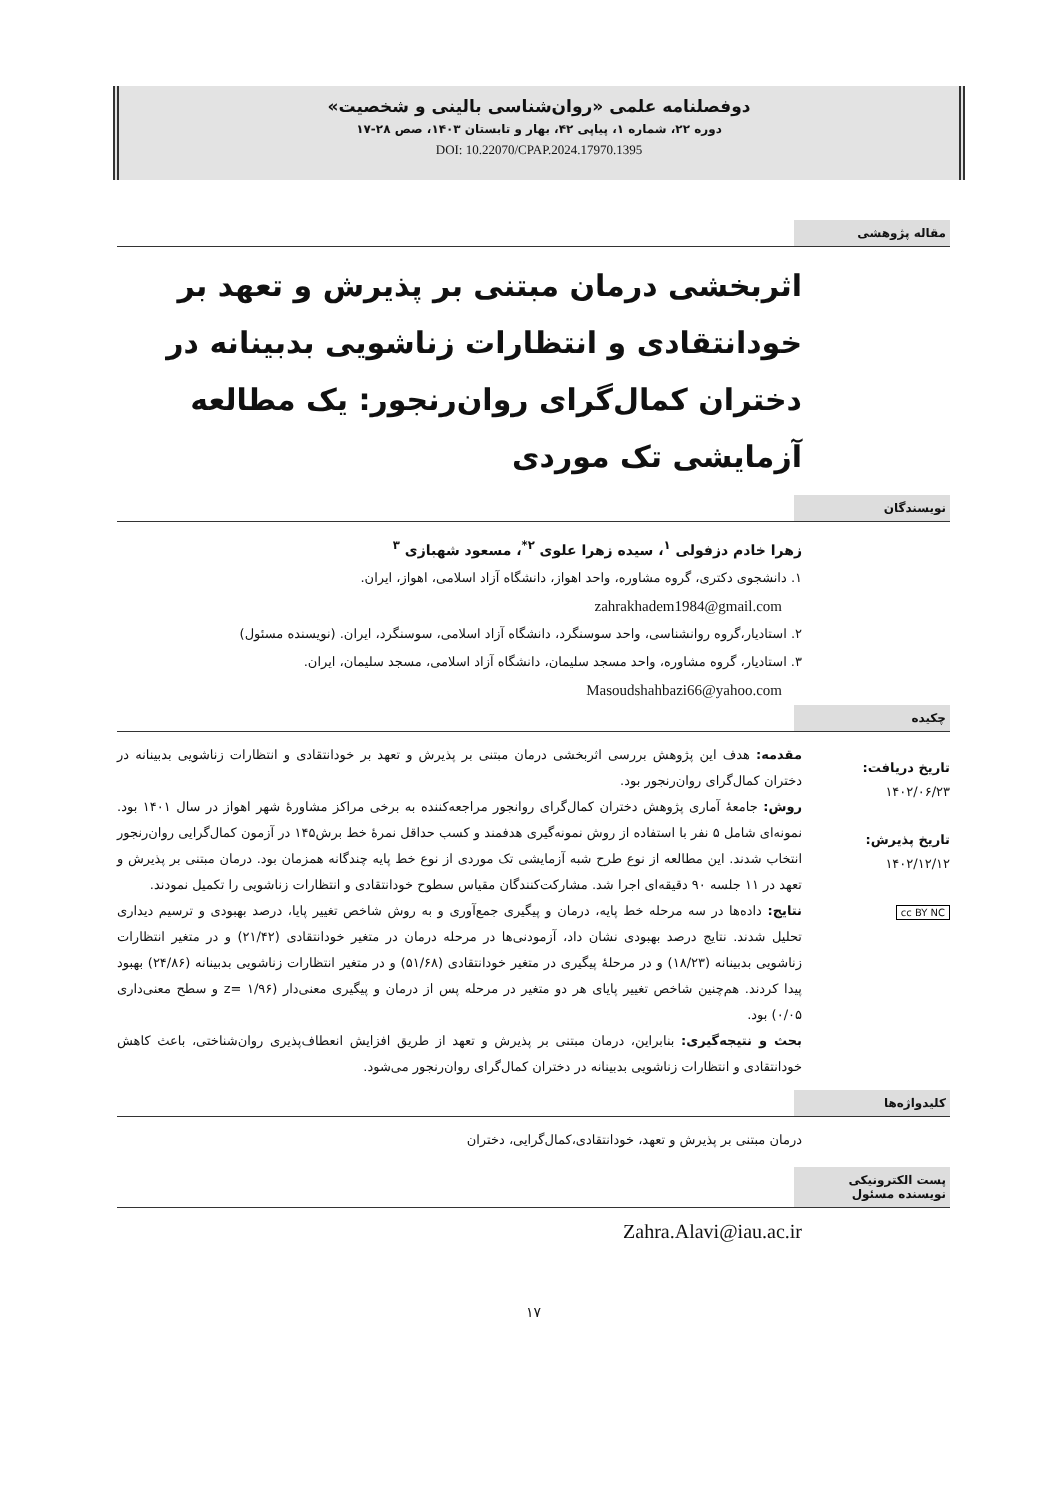دوفصلنامه علمی «روان‌شناسی بالینی و شخصیت»
دوره ۲۲، شماره ۱، پیاپی ۴۲، بهار و تابستان ۱۴۰۳، صص ۲۸-۱۷
DOI: 10.22070/CPAP.2024.17970.1395
مقاله پژوهشی
اثربخشی درمان مبتنی بر پذیرش و تعهد بر خودانتقادی و انتظارات زناشویی بدبینانه در دختران کمال‌گرای روان‌رنجور: یک مطالعه آزمایشی تک موردی
نویسندگان
زهرا خادم دزفولی <sup>۱</sup>، سیده زهرا علوی <sup>۲*</sup>، مسعود شهبازی <sup>۳</sup>
۱. دانشجوی دکتری، گروه مشاوره، واحد اهواز، دانشگاه آزاد اسلامی، اهواز، ایران.
zahrakhadem1984@gmail.com
۲. استادیار،گروه روانشناسی، واحد سوسنگرد، دانشگاه آزاد اسلامی، سوسنگرد، ایران. (نویسنده مسئول)
۳. استادیار، گروه مشاوره، واحد مسجد سلیمان، دانشگاه آزاد اسلامی، مسجد سلیمان، ایران.
Masoudshahbazi66@yahoo.com
چکیده
تاریخ دریافت:
۱۴۰۲/۰۶/۲۳
تاریخ پذیرش:
۱۴۰۲/۱۲/۱۲
cc BY NC
مقدمه: هدف این پژوهش بررسی اثربخشی درمان مبتنی بر پذیرش و تعهد بر خودانتقادی و انتظارات زناشویی بدبینانه در دختران کمال‌گرای روان‌رنجور بود.
روش: جامعهٔ آماری پژوهش دختران کمال‌گرای روانجور مراجعه‌کننده به برخی مراکز مشاورهٔ شهر اهواز در سال ۱۴۰۱ بود. نمونه‌ای شامل ۵ نفر با استفاده از روش نمونه‌گیری هدفمند و کسب حداقل نمرهٔ خط برش۱۴۵ در آزمون کمال‌گرایی روان‌رنجور انتخاب شدند. این مطالعه از نوع طرح شبه آزمایشی تک موردی از نوع خط پایه چندگانه همزمان بود. درمان مبتنی بر پذیرش و تعهد در ۱۱ جلسه ۹۰ دقیقه‌ای اجرا شد. مشارکت‌کنندگان مقیاس سطوح خودانتقادی و انتظارات زناشویی را تکمیل نمودند.
نتایج: داده‌ها در سه مرحله خط پایه، درمان و پیگیری جمع‌آوری و به روش شاخص تغییر پایا، درصد بهبودی و ترسیم دیداری تحلیل شدند. نتایج درصد بهبودی نشان داد، آزمودنی‌ها در مرحله درمان در متغیر خودانتقادی (۲۱/۴۲) و در متغیر انتظارات زناشویی بدبینانه (۱۸/۲۳) و در مرحلهٔ پیگیری در متغیر خودانتقادی (۵۱/۶۸) و در متغیر انتظارات زناشویی بدبینانه (۲۴/۸۶) بهبود پیدا کردند. هم‌چنین شاخص تغییر پایای هر دو متغیر در مرحله پس از درمان و پیگیری معنی‌دار (۱/۹۶ =z و سطح معنی‌داری ۰/۰۵) بود.
بحث و نتیجه‌گیری: بنابراین، درمان مبتنی بر پذیرش و تعهد از طریق افزایش انعطاف‌پذیری روان‌شناختی، باعث کاهش خودانتقادی و انتظارات زناشویی بدبینانه در دختران کمال‌گرای روان‌رنجور می‌شود.
کلیدواژه‌ها
درمان مبتنی بر پذیرش و تعهد، خودانتقادی،کمال‌گرایی، دختران
پست الکترونیکی
نویسنده مسئول
Zahra.Alavi@iau.ac.ir
۱۷